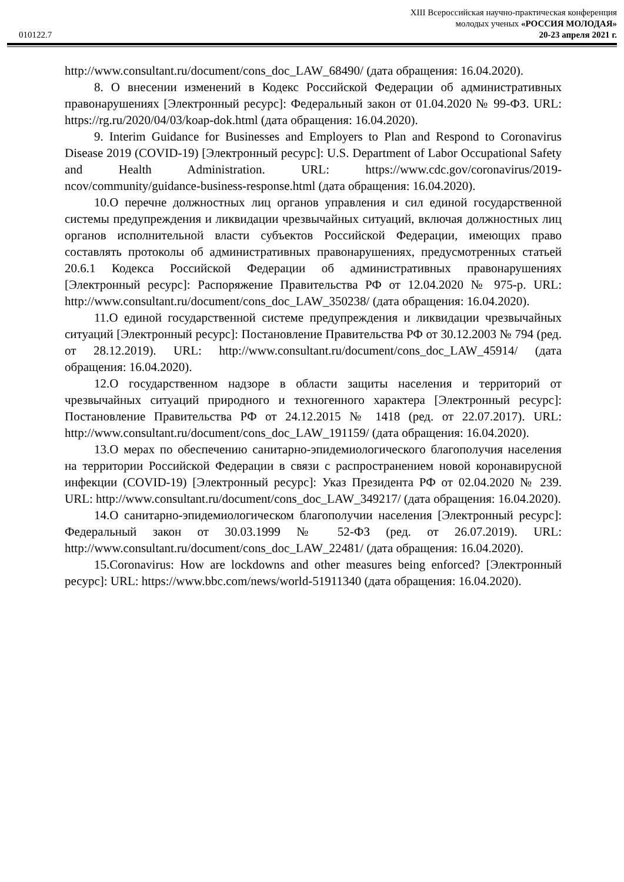XIII Всероссийская научно-практическая конференция
молодых ученых «РОССИЯ МОЛОДАЯ»
010122.7 20-23 апреля 2021 г.
http://www.consultant.ru/document/cons_doc_LAW_68490/ (дата обращения: 16.04.2020).
8. О внесении изменений в Кодекс Российской Федерации об административных правонарушениях [Электронный ресурс]: Федеральный закон от 01.04.2020 № 99-ФЗ. URL: https://rg.ru/2020/04/03/koap-dok.html (дата обращения: 16.04.2020).
9. Interim Guidance for Businesses and Employers to Plan and Respond to Coronavirus Disease 2019 (COVID-19) [Электронный ресурс]: U.S. Department of Labor Occupational Safety and Health Administration. URL: https://www.cdc.gov/coronavirus/2019-ncov/community/guidance-business-response.html (дата обращения: 16.04.2020).
10.О перечне должностных лиц органов управления и сил единой государственной системы предупреждения и ликвидации чрезвычайных ситуаций, включая должностных лиц органов исполнительной власти субъектов Российской Федерации, имеющих право составлять протоколы об административных правонарушениях, предусмотренных статьей 20.6.1 Кодекса Российской Федерации об административных правонарушениях [Электронный ресурс]: Распоряжение Правительства РФ от 12.04.2020 № 975-р. URL: http://www.consultant.ru/document/cons_doc_LAW_350238/ (дата обращения: 16.04.2020).
11.О единой государственной системе предупреждения и ликвидации чрезвычайных ситуаций [Электронный ресурс]: Постановление Правительства РФ от 30.12.2003 № 794 (ред. от 28.12.2019). URL: http://www.consultant.ru/document/cons_doc_LAW_45914/ (дата обращения: 16.04.2020).
12.О государственном надзоре в области защиты населения и территорий от чрезвычайных ситуаций природного и техногенного характера [Электронный ресурс]: Постановление Правительства РФ от 24.12.2015 № 1418 (ред. от 22.07.2017). URL: http://www.consultant.ru/document/cons_doc_LAW_191159/ (дата обращения: 16.04.2020).
13.О мерах по обеспечению санитарно-эпидемиологического благополучия населения на территории Российской Федерации в связи с распространением новой коронавирусной инфекции (COVID-19) [Электронный ресурс]: Указ Президента РФ от 02.04.2020 № 239. URL: http://www.consultant.ru/document/cons_doc_LAW_349217/ (дата обращения: 16.04.2020).
14.О санитарно-эпидемиологическом благополучии населения [Электронный ресурс]: Федеральный закон от 30.03.1999 № 52-ФЗ (ред. от 26.07.2019). URL: http://www.consultant.ru/document/cons_doc_LAW_22481/ (дата обращения: 16.04.2020).
15.Coronavirus: How are lockdowns and other measures being enforced? [Электронный ресурс]: URL: https://www.bbc.com/news/world-51911340 (дата обращения: 16.04.2020).